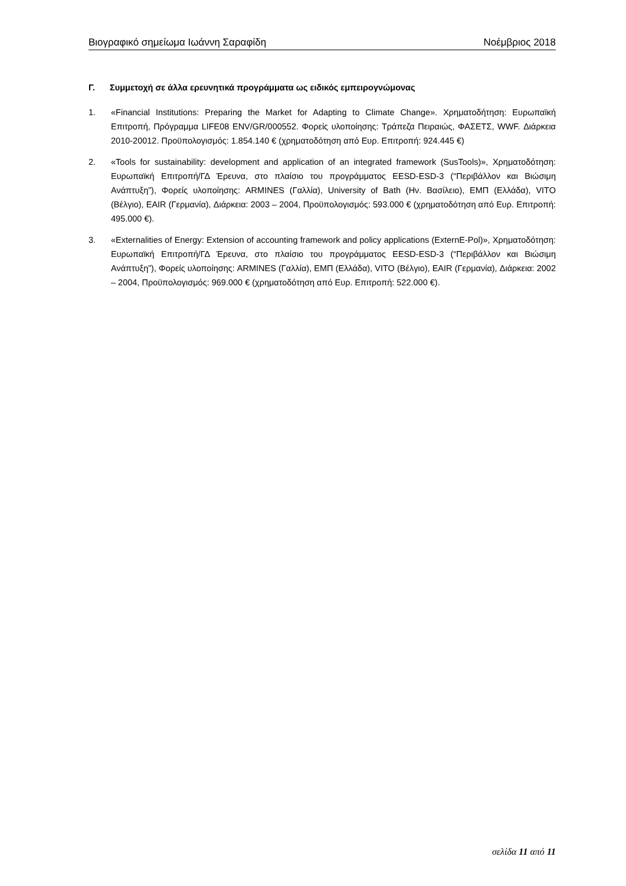Βιογραφικό σημείωμα Ιωάννη Σαραφίδη Νοέμβριος 2018
Γ. Συμμετοχή σε άλλα ερευνητικά προγράμματα ως ειδικός εμπειρογνώμονας
1. «Financial Institutions: Preparing the Market for Adapting to Climate Change». Χρηματοδήτηση: Ευρωπαϊκή Επιτροπή, Πρόγραμμα LIFE08 ENV/GR/000552. Φορείς υλοποίησης: Τράπεζα Πειραιώς, ΦΑΣΕΤΣ, WWF. Διάρκεια 2010-20012. Προϋπολογισμός: 1.854.140 € (χρηματοδότηση από Ευρ. Επιτροπή: 924.445 €)
2. «Tools for sustainability: development and application of an integrated framework (SusTools)», Χρηματοδότηση: Ευρωπαϊκή Επιτροπή/ΓΔ Έρευνα, στο πλαίσιο του προγράμματος EESD-ESD-3 (“Περιβάλλον και Βιώσιμη Ανάπτυξη”), Φορείς υλοποίησης: ARMINES (Γαλλία), University of Bath (Ην. Βασίλειο), ΕΜΠ (Ελλάδα), VITO (Βέλγιο), EAIR (Γερμανία), Διάρκεια: 2003 – 2004, Προϋπολογισμός: 593.000 € (χρηματοδότηση από Ευρ. Επιτροπή: 495.000 €).
3. «Externalities of Energy: Extension of accounting framework and policy applications (ExternE-Pol)», Χρηματοδότηση: Ευρωπαϊκή Επιτροπή/ΓΔ Έρευνα, στο πλαίσιο του προγράμματος EESD-ESD-3 (“Περιβάλλον και Βιώσιμη Ανάπτυξη”), Φορείς υλοποίησης: ARMINES (Γαλλία), ΕΜΠ (Ελλάδα), VITO (Βέλγιο), EAIR (Γερμανία), Διάρκεια: 2002 – 2004, Προϋπολογισμός: 969.000 € (χρηματοδότηση από Ευρ. Επιτροπή: 522.000 €).
σελίδα 11 από 11